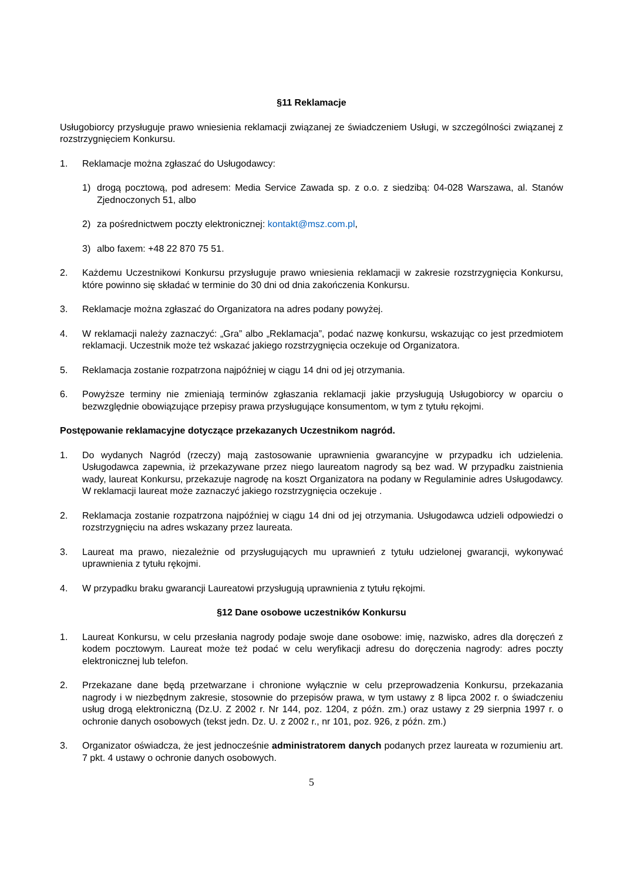§11 Reklamacje
Usługobiorcy przysługuje prawo wniesienia reklamacji związanej ze świadczeniem Usługi, w szczególności związanej z rozstrzygnięciem Konkursu.
1. Reklamacje można zgłaszać do Usługodawcy:
1) drogą pocztową, pod adresem: Media Service Zawada sp. z o.o. z siedzibą: 04-028 Warszawa, al. Stanów Zjednoczonych 51, albo
2) za pośrednictwem poczty elektronicznej: kontakt@msz.com.pl,
3) albo faxem: +48 22 870 75 51.
2. Każdemu Uczestnikowi Konkursu przysługuje prawo wniesienia reklamacji w zakresie rozstrzygnięcia Konkursu, które powinno się składać w terminie do 30 dni od dnia zakończenia Konkursu.
3. Reklamacje można zgłaszać do Organizatora na adres podany powyżej.
4. W reklamacji należy zaznaczyć: „Gra” albo „Reklamacja”, podać nazwę konkursu, wskazując co jest przedmiotem reklamacji. Uczestnik może też wskazać jakiego rozstrzygnięcia oczekuje od Organizatora.
5. Reklamacja zostanie rozpatrzona najpóźniej w ciągu 14 dni od jej otrzymania.
6. Powyższe terminy nie zmieniają terminów zgłaszania reklamacji jakie przysługują Usługobiorcy w oparciu o bezwzględnie obowiązujące przepisy prawa przysługujące konsumentom, w tym z tytułu rękojmi.
Postępowanie reklamacyjne dotyczące przekazanych Uczestnikom nagród.
1. Do wydanych Nagród (rzeczy) mają zastosowanie uprawnienia gwarancyjne w przypadku ich udzielenia. Usługodawca zapewnia, iż przekazywane przez niego laureatom nagrody są bez wad. W przypadku zaistnienia wady, laureat Konkursu, przekazuje nagrodę na koszt Organizatora na podany w Regulaminie adres Usługodawcy. W reklamacji laureat może zaznaczyć jakiego rozstrzygnięcia oczekuje .
2. Reklamacja zostanie rozpatrzona najpóźniej w ciągu 14 dni od jej otrzymania. Usługodawca udzieli odpowiedzi o rozstrzygnięciu na adres wskazany przez laureata.
3. Laureat ma prawo, niezależnie od przysługujących mu uprawnień z tytułu udzielonej gwarancji, wykonywać uprawnienia z tytułu rękojmi.
4. W przypadku braku gwarancji Laureatowi przysługują uprawnienia z tytułu rękojmi.
§12 Dane osobowe uczestników Konkursu
1. Laureat Konkursu, w celu przesłania nagrody podaje swoje dane osobowe: imię, nazwisko, adres dla doręczeń z kodem pocztowym. Laureat może też podać w celu weryfikacji adresu do doręczenia nagrody: adres poczty elektronicznej lub telefon.
2. Przekazane dane będą przetwarzane i chronione wyłącznie w celu przeprowadzenia Konkursu, przekazania nagrody i w niezbędnym zakresie, stosownie do przepisów prawa, w tym ustawy z 8 lipca 2002 r. o świadczeniu usług drogą elektroniczną (Dz.U. Z 2002 r. Nr 144, poz. 1204, z późn. zm.) oraz ustawy z 29 sierpnia 1997 r. o ochronie danych osobowych (tekst jedn. Dz. U. z 2002 r., nr 101, poz. 926, z późn. zm.)
3. Organizator oświadcza, że jest jednocześnie administratorem danych podanych przez laureata w rozumieniu art. 7 pkt. 4 ustawy o ochronie danych osobowych.
5